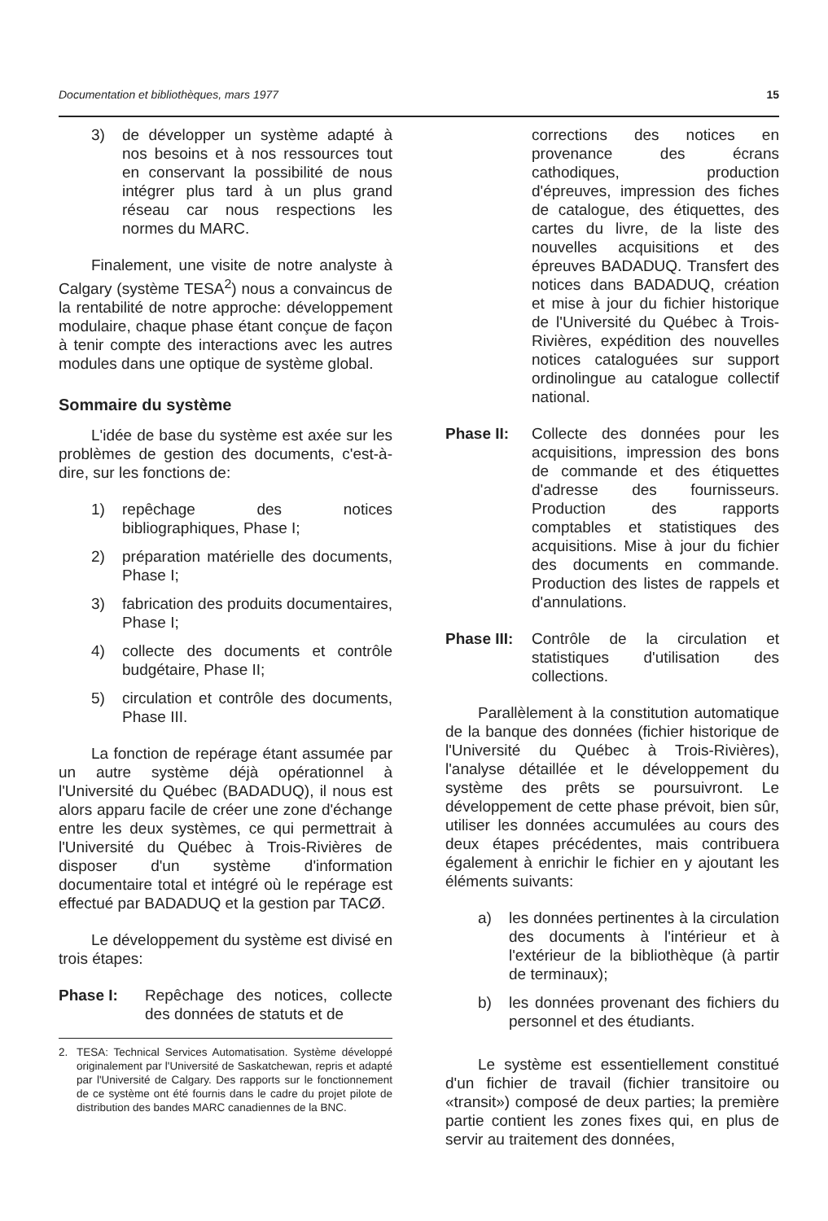Documentation et bibliothèques, mars 1977 15
3) de développer un système adapté à nos besoins et à nos ressources tout en conservant la possibilité de nous intégrer plus tard à un plus grand réseau car nous respections les normes du MARC.
Finalement, une visite de notre analyste à Calgary (système TESA<sup>2</sup>) nous a convaincus de la rentabilité de notre approche: développement modulaire, chaque phase étant conçue de façon à tenir compte des interactions avec les autres modules dans une optique de système global.
Sommaire du système
L'idée de base du système est axée sur les problèmes de gestion des documents, c'est-à-dire, sur les fonctions de:
1) repêchage des notices bibliographiques, Phase I;
2) préparation matérielle des documents, Phase I;
3) fabrication des produits documentaires, Phase I;
4) collecte des documents et contrôle budgétaire, Phase II;
5) circulation et contrôle des documents, Phase III.
La fonction de repérage étant assumée par un autre système déjà opérationnel à l'Université du Québec (BADADUQ), il nous est alors apparu facile de créer une zone d'échange entre les deux systèmes, ce qui permettrait à l'Université du Québec à Trois-Rivières de disposer d'un système d'information documentaire total et intégré où le repérage est effectué par BADADUQ et la gestion par TACØ.
Le développement du système est divisé en trois étapes:
Phase I: Repêchage des notices, collecte des données de statuts et de
2. TESA: Technical Services Automatisation. Système développé originalement par l'Université de Saskatchewan, repris et adapté par l'Université de Calgary. Des rapports sur le fonctionnement de ce système ont été fournis dans le cadre du projet pilote de distribution des bandes MARC canadiennes de la BNC.
corrections des notices en provenance des écrans cathodiques, production d'épreuves, impression des fiches de catalogue, des étiquettes, des cartes du livre, de la liste des nouvelles acquisitions et des épreuves BADADUQ. Transfert des notices dans BADADUQ, création et mise à jour du fichier historique de l'Université du Québec à Trois-Rivières, expédition des nouvelles notices cataloguées sur support ordinolingue au catalogue collectif national.
Phase II: Collecte des données pour les acquisitions, impression des bons de commande et des étiquettes d'adresse des fournisseurs. Production des rapports comptables et statistiques des acquisitions. Mise à jour du fichier des documents en commande. Production des listes de rappels et d'annulations.
Phase III:
Contrôle de la circulation et statistiques d'utilisation des collections.
Parallèlement à la constitution automatique de la banque des données (fichier historique de l'Université du Québec à Trois-Rivières), l'analyse détaillée et le développement du système des prêts se poursuivront. Le développement de cette phase prévoit, bien sûr, utiliser les données accumulées au cours des deux étapes précédentes, mais contribuera également à enrichir le fichier en y ajoutant les éléments suivants:
a) les données pertinentes à la circulation des documents à l'intérieur et à l'extérieur de la bibliothèque (à partir de terminaux);
b) les données provenant des fichiers du personnel et des étudiants.
Le système est essentiellement constitué d'un fichier de travail (fichier transitoire ou «transit») composé de deux parties; la première partie contient les zones fixes qui, en plus de servir au traitement des données,